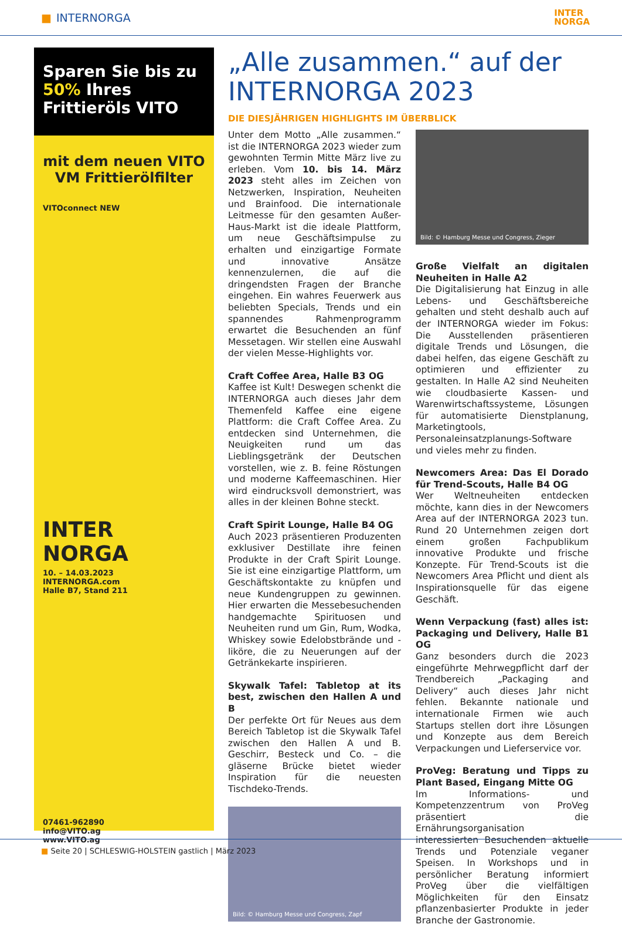■ INTERNORGA
INTER
NORGA
Sparen Sie bis zu 50% Ihres Frittieröls VITO
mit dem neuen VITO VM Frittierölfilter
VITOconnect NEW
INTER
NORGA
10. – 14.03.2023
INTERNORGA.com
Halle B7, Stand 211
07461-962890
info@VITO.ag
www.VITO.ag
„Alle zusammen.“ auf der INTERNORGA 2023
DIE DIESJÄHRIGEN HIGHLIGHTS IM ÜBERBLICK
Unter dem Motto „Alle zusammen.“ ist die INTERNORGA 2023 wieder zum gewohnten Termin Mitte März live zu erleben. Vom 10. bis 14. März 2023 steht alles im Zeichen von Netzwerken, Inspiration, Neuheiten und Brainfood. Die internationale Leitmesse für den gesamten Außer-Haus-Markt ist die ideale Plattform, um neue Geschäftsimpulse zu erhalten und einzigartige Formate und innovative Ansätze kennenzulernen, die auf die dringendsten Fragen der Branche eingehen. Ein wahres Feuerwerk aus beliebten Specials, Trends und ein spannendes Rahmenprogramm erwartet die Besuchenden an fünf Messetagen. Wir stellen eine Auswahl der vielen Messe-Highlights vor.
Craft Coffee Area, Halle B3 OG
Kaffee ist Kult! Deswegen schenkt die INTERNORGA auch dieses Jahr dem Themenfeld Kaffee eine eigene Plattform: die Craft Coffee Area. Zu entdecken sind Unternehmen, die Neuigkeiten rund um das Lieblingsgetränk der Deutschen vorstellen, wie z. B. feine Röstungen und moderne Kaffeemaschinen. Hier wird eindrucksvoll demonstriert, was alles in der kleinen Bohne steckt.
Craft Spirit Lounge, Halle B4 OG
Auch 2023 präsentieren Produzenten exklusiver Destillate ihre feinen Produkte in der Craft Spirit Lounge. Sie ist eine einzigartige Plattform, um Geschäftskontakte zu knüpfen und neue Kundengruppen zu gewinnen. Hier erwarten die Messebesuchenden handgemachte Spirituosen und Neuheiten rund um Gin, Rum, Wodka, Whiskey sowie Edelobstbrände und -liköre, die zu Neuerungen auf der Getränkekarte inspirieren.
Skywalk Tafel: Tabletop at its best, zwischen den Hallen A und B
Der perfekte Ort für Neues aus dem Bereich Tabletop ist die Skywalk Tafel zwischen den Hallen A und B. Geschirr, Besteck und Co. – die gläserne Brücke bietet wieder Inspiration für die neuesten Tischdeko-Trends.
Bild: © Hamburg Messe und Congress, Zapf
Bild: © Hamburg Messe und Congress, Zieger
Große Vielfalt an digitalen Neuheiten in Halle A2
Die Digitalisierung hat Einzug in alle Lebens- und Geschäftsbereiche gehalten und steht deshalb auch auf der INTERNORGA wieder im Fokus: Die Ausstellenden präsentieren digitale Trends und Lösungen, die dabei helfen, das eigene Geschäft zu optimieren und effizienter zu gestalten. In Halle A2 sind Neuheiten wie cloudbasierte Kassen- und Warenwirtschaftssysteme, Lösungen für automatisierte Dienstplanung, Marketingtools, Personaleinsatzplanungs-Software und vieles mehr zu finden.
Newcomers Area: Das El Dorado für Trend-Scouts, Halle B4 OG
Wer Weltneuheiten entdecken möchte, kann dies in der Newcomers Area auf der INTERNORGA 2023 tun. Rund 20 Unternehmen zeigen dort einem großen Fachpublikum innovative Produkte und frische Konzepte. Für Trend-Scouts ist die Newcomers Area Pflicht und dient als Inspirationsquelle für das eigene Geschäft.
Wenn Verpackung (fast) alles ist: Packaging und Delivery, Halle B1 OG
Ganz besonders durch die 2023 eingeführte Mehrwegpflicht darf der Trendbereich „Packaging and Delivery“ auch dieses Jahr nicht fehlen. Bekannte nationale und internationale Firmen wie auch Startups stellen dort ihre Lösungen und Konzepte aus dem Bereich Verpackungen und Lieferservice vor.
ProVeg: Beratung und Tipps zu Plant Based, Eingang Mitte OG
Im Informations- und Kompetenzzentrum von ProVeg präsentiert die Ernährungsorganisation interessierten Besuchenden aktuelle Trends und Potenziale veganer Speisen. In Workshops und in persönlicher Beratung informiert ProVeg über die vielfältigen Möglichkeiten für den Einsatz pflanzenbasierter Produkte in jeder Branche der Gastronomie.
■ Seite 20 | SCHLESWIG-HOLSTEIN gastlich | März 2023